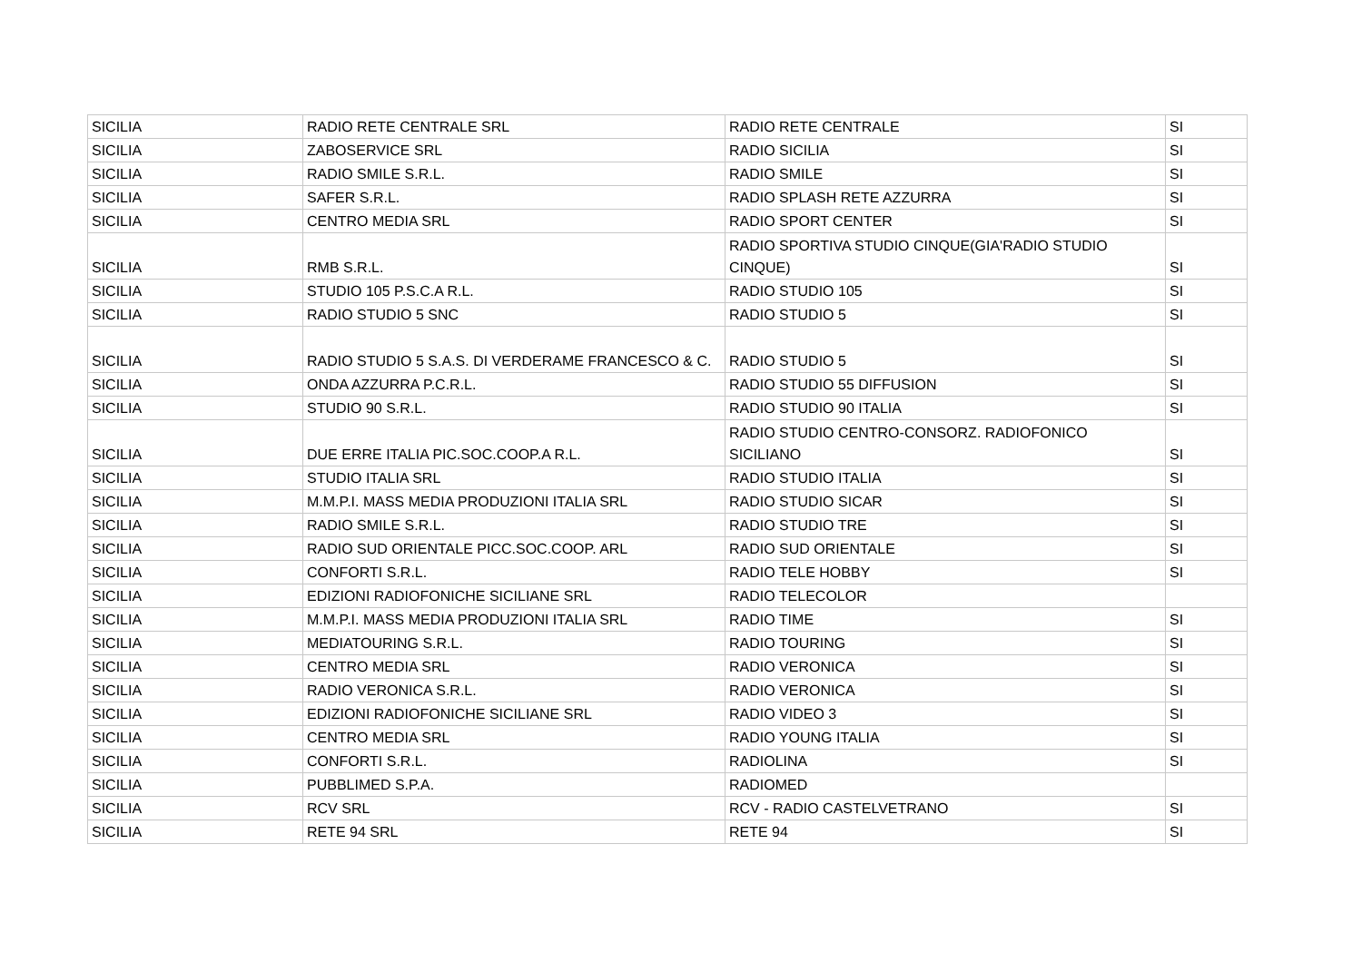| SICILIA | RADIO RETE CENTRALE SRL | RADIO RETE CENTRALE | SI |
| SICILIA | ZABOSERVICE SRL | RADIO SICILIA | SI |
| SICILIA | RADIO SMILE S.R.L. | RADIO SMILE | SI |
| SICILIA | SAFER S.R.L. | RADIO SPLASH RETE AZZURRA | SI |
| SICILIA | CENTRO MEDIA SRL | RADIO SPORT CENTER | SI |
| SICILIA | RMB S.R.L. | RADIO SPORTIVA STUDIO CINQUE(GIA'RADIO STUDIO CINQUE) | SI |
| SICILIA | STUDIO 105 P.S.C.A R.L. | RADIO STUDIO 105 | SI |
| SICILIA | RADIO STUDIO 5 SNC | RADIO STUDIO 5 | SI |
| SICILIA | RADIO STUDIO 5 S.A.S. DI VERDERAME FRANCESCO & C. | RADIO STUDIO 5 | SI |
| SICILIA | ONDA AZZURRA P.C.R.L. | RADIO STUDIO 55 DIFFUSION | SI |
| SICILIA | STUDIO 90 S.R.L. | RADIO STUDIO 90 ITALIA | SI |
| SICILIA | DUE ERRE ITALIA PIC.SOC.COOP.A R.L. | RADIO STUDIO CENTRO-CONSORZ. RADIOFONICO SICILIANO | SI |
| SICILIA | STUDIO ITALIA SRL | RADIO STUDIO ITALIA | SI |
| SICILIA | M.M.P.I. MASS MEDIA PRODUZIONI ITALIA SRL | RADIO STUDIO SICAR | SI |
| SICILIA | RADIO SMILE S.R.L. | RADIO STUDIO TRE | SI |
| SICILIA | RADIO SUD ORIENTALE PICC.SOC.COOP. ARL | RADIO SUD ORIENTALE | SI |
| SICILIA | CONFORTI S.R.L. | RADIO TELE HOBBY | SI |
| SICILIA | EDIZIONI RADIOFONICHE SICILIANE SRL | RADIO TELECOLOR | |
| SICILIA | M.M.P.I. MASS MEDIA PRODUZIONI ITALIA SRL | RADIO TIME | SI |
| SICILIA | MEDIATOURING S.R.L. | RADIO TOURING | SI |
| SICILIA | CENTRO MEDIA SRL | RADIO VERONICA | SI |
| SICILIA | RADIO VERONICA S.R.L. | RADIO VERONICA | SI |
| SICILIA | EDIZIONI RADIOFONICHE SICILIANE SRL | RADIO VIDEO 3 | SI |
| SICILIA | CENTRO MEDIA SRL | RADIO YOUNG ITALIA | SI |
| SICILIA | CONFORTI S.R.L. | RADIOLINA | SI |
| SICILIA | PUBBLIMED S.P.A. | RADIOMED | |
| SICILIA | RCV SRL | RCV - RADIO CASTELVETRANO | SI |
| SICILIA | RETE 94 SRL | RETE 94 | SI |